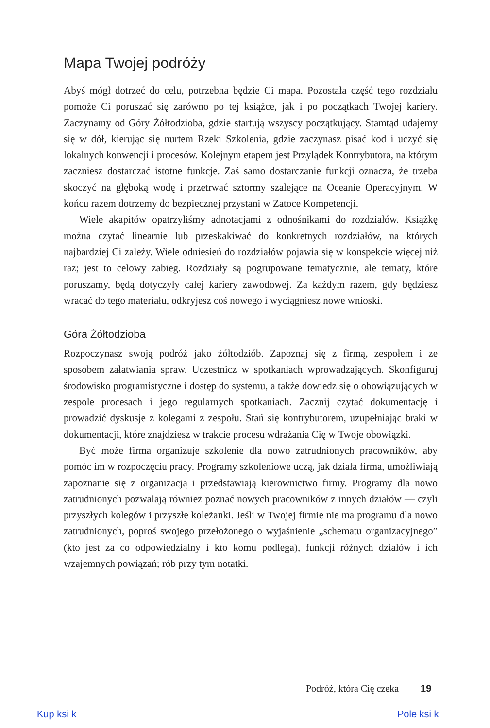Mapa Twojej podróży
Abyś mógł dotrzeć do celu, potrzebna będzie Ci mapa. Pozostała część tego rozdziału pomoże Ci poruszać się zarówno po tej książce, jak i po początkach Twojej kariery. Zaczynamy od Góry Żółtodzioba, gdzie startują wszyscy początkujący. Stamtąd udajemy się w dół, kierując się nurtem Rzeki Szkolenia, gdzie zaczynasz pisać kod i uczyć się lokalnych konwencji i procesów. Kolejnym etapem jest Przylądek Kontrybutora, na którym zaczniesz dostarczać istotne funkcje. Zaś samo dostarczanie funkcji oznacza, że trzeba skoczyć na głęboką wodę i przetrwać sztormy szalejące na Oceanie Operacyjnym. W końcu razem dotrzemy do bezpiecznej przystani w Zatoce Kompetencji.
Wiele akapitów opatrzyliśmy adnotacjami z odnośnikami do rozdziałów. Książkę można czytać linearnie lub przeskakiwać do konkretnych rozdziałów, na których najbardziej Ci zależy. Wiele odniesień do rozdziałów pojawia się w konspekcie więcej niż raz; jest to celowy zabieg. Rozdziały są pogrupowane tematycznie, ale tematy, które poruszamy, będą dotyczyły całej kariery zawodowej. Za każdym razem, gdy będziesz wracać do tego materiału, odkryjesz coś nowego i wyciągniesz nowe wnioski.
Góra Żółtodzioba
Rozpoczynasz swoją podróż jako żółtodziób. Zapoznaj się z firmą, zespołem i ze sposobem załatwiania spraw. Uczestnicz w spotkaniach wprowadzających. Skonfiguruj środowisko programistyczne i dostęp do systemu, a także dowiedz się o obowiązujących w zespole procesach i jego regularnych spotkaniach. Zacznij czytać dokumentację i prowadzić dyskusje z kolegami z zespołu. Stań się kontrybutorem, uzupełniając braki w dokumentacji, które znajdziesz w trakcie procesu wdrażania Cię w Twoje obowiązki.
Być może firma organizuje szkolenie dla nowo zatrudnionych pracowników, aby pomóc im w rozpoczęciu pracy. Programy szkoleniowe uczą, jak działa firma, umożliwiają zapoznanie się z organizacją i przedstawiają kierownictwo firmy. Programy dla nowo zatrudnionych pozwalają również poznać nowych pracowników z innych działów — czyli przyszłych kolegów i przyszłe koleżanki. Jeśli w Twojej firmie nie ma programu dla nowo zatrudnionych, poproś swojego przełożonego o wyjaśnienie „schematu organizacyjnego” (kto jest za co odpowiedzialny i kto komu podlega), funkcji różnych działów i ich wzajemnych powiązań; rób przy tym notatki.
Podróż, która Cię czeka 19
Kup ksi k Pole ksi k